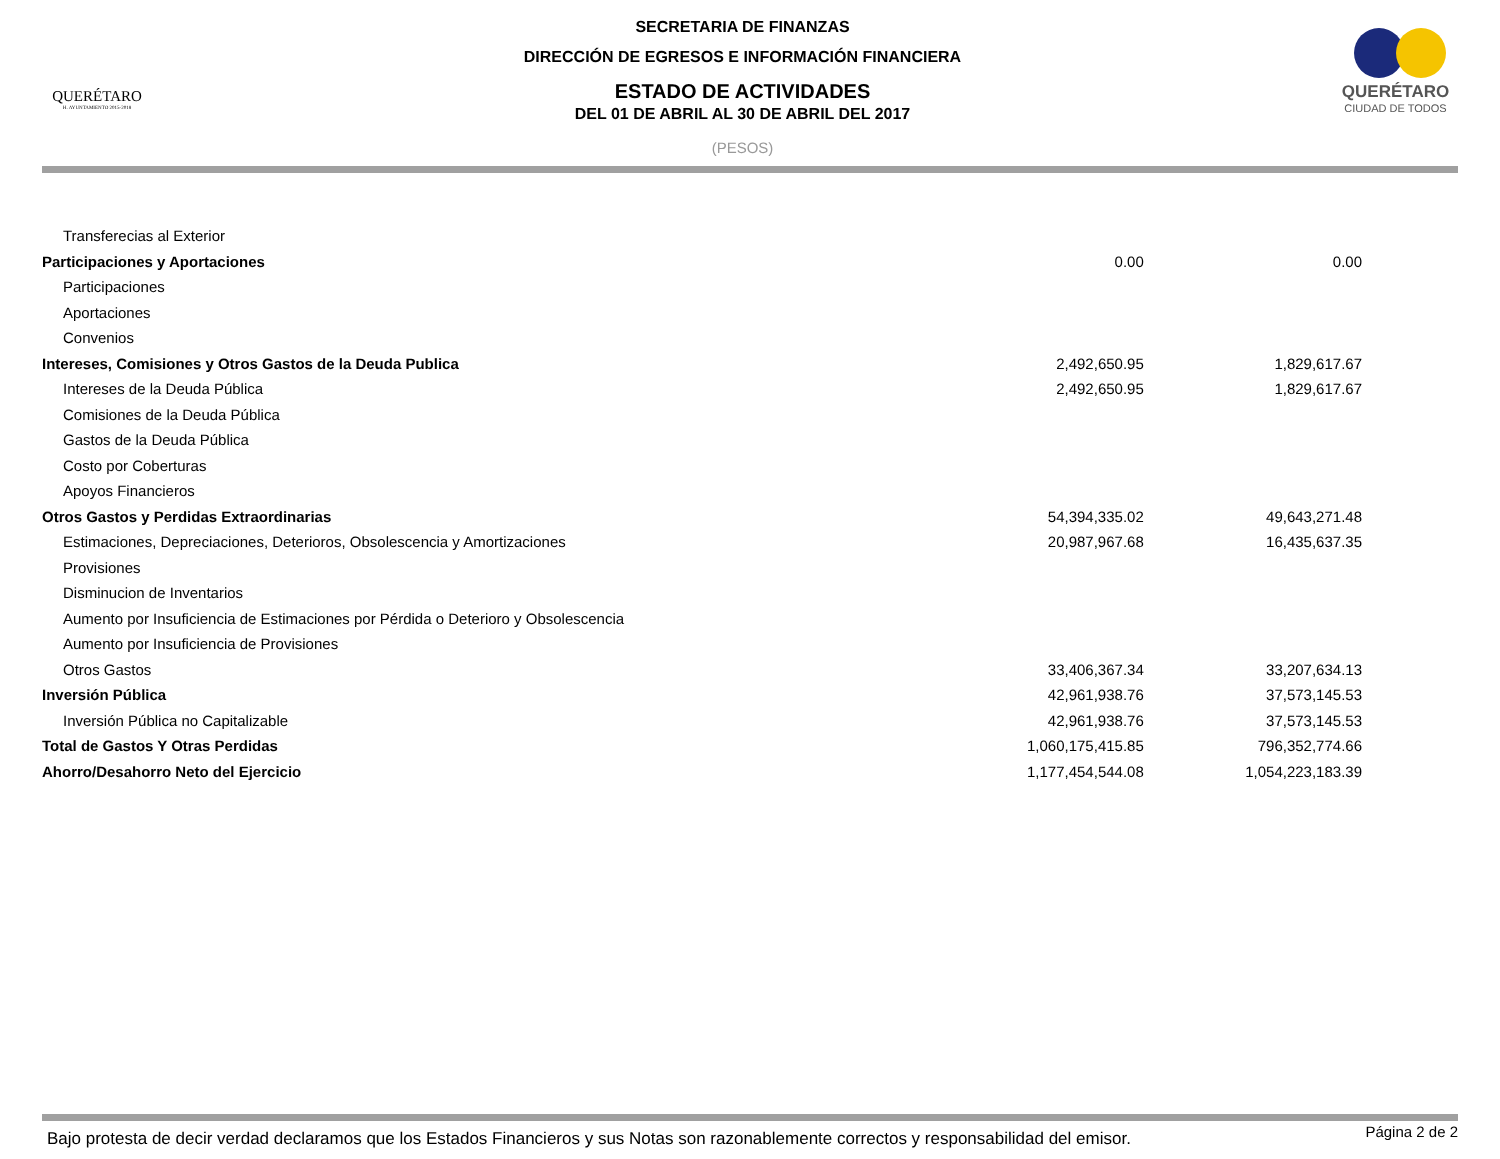QUERÉTARO
H. AYUNTAMIENTO 2015-2018
SECRETARIA DE FINANZAS
DIRECCIÓN DE EGRESOS E INFORMACIÓN FINANCIERA
ESTADO DE ACTIVIDADES
DEL 01 DE ABRIL AL 30 DE ABRIL DEL 2017
(PESOS)
QUERÉTARO
CIUDAD DE TODOS
| Transferecias al Exterior | | |
| Participaciones y Aportaciones | 0.00 | 0.00 |
| Participaciones | | |
| Aportaciones | | |
| Convenios | | |
| Intereses, Comisiones y Otros Gastos de la Deuda Publica | 2,492,650.95 | 1,829,617.67 |
| Intereses de la Deuda Pública | 2,492,650.95 | 1,829,617.67 |
| Comisiones de la Deuda Pública | | |
| Gastos de la Deuda Pública | | |
| Costo por Coberturas | | |
| Apoyos Financieros | | |
| Otros Gastos y Perdidas Extraordinarias | 54,394,335.02 | 49,643,271.48 |
| Estimaciones, Depreciaciones, Deterioros, Obsolescencia y Amortizaciones | 20,987,967.68 | 16,435,637.35 |
| Provisiones | | |
| Disminucion de Inventarios | | |
| Aumento por Insuficiencia de Estimaciones por Pérdida o Deterioro y Obsolescencia | | |
| Aumento por Insuficiencia de Provisiones | | |
| Otros Gastos | 33,406,367.34 | 33,207,634.13 |
| Inversión Pública | 42,961,938.76 | 37,573,145.53 |
| Inversión Pública no Capitalizable | 42,961,938.76 | 37,573,145.53 |
| Total de Gastos Y Otras Perdidas | 1,060,175,415.85 | 796,352,774.66 |
| Ahorro/Desahorro Neto del Ejercicio | 1,177,454,544.08 | 1,054,223,183.39 |
Bajo protesta de decir verdad declaramos que los Estados Financieros y sus Notas son razonablemente correctos y responsabilidad del emisor. Página 2 de 2